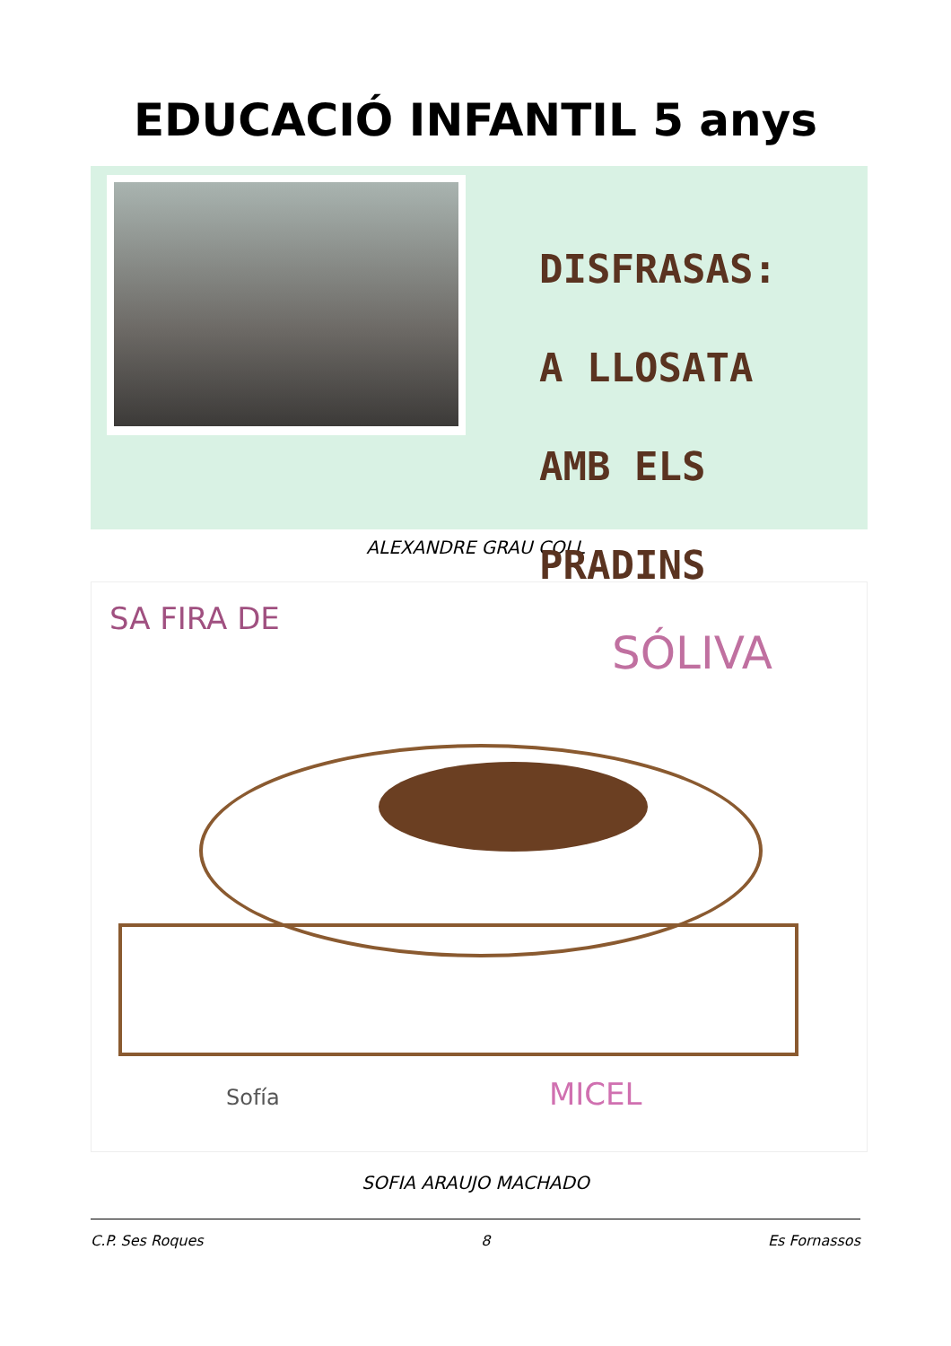EDUCACIÓ INFANTIL 5 anys
DISFRASAS:
A LLOSATA
AMB ELS PRADINS
ALEXANDRE GRAU COLL
SA FIRA DE
SÓLIVA
Sofía MICEL
SOFIA ARAUJO MACHADO
C.P. Ses Roques 8 Es Fornassos